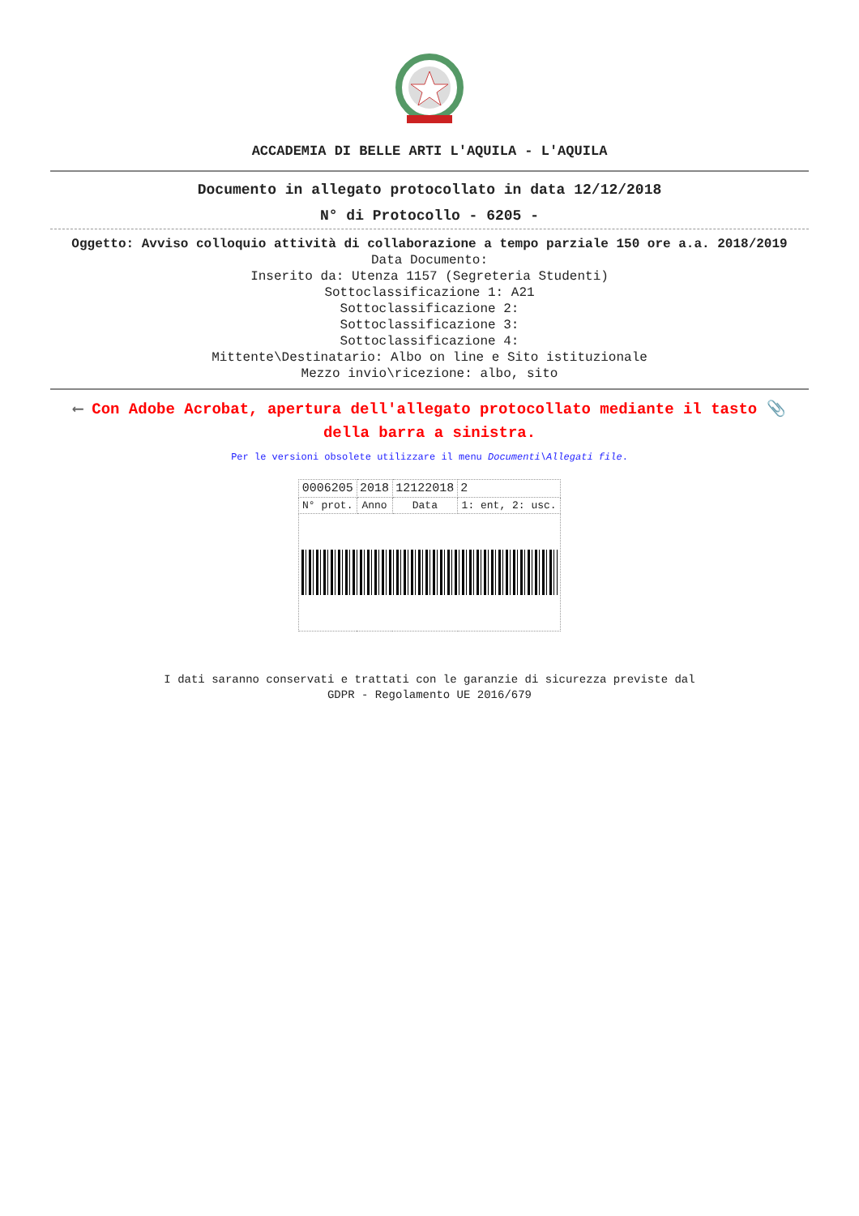ACCADEMIA DI BELLE ARTI L'AQUILA - L'AQUILA
Documento in allegato protocollato in data 12/12/2018
N° di Protocollo - 6205 -
Oggetto: Avviso colloquio attività di collaborazione a tempo parziale 150 ore a.a. 2018/2019
Data Documento:
Inserito da: Utenza 1157 (Segreteria Studenti)
Sottoclassificazione 1: A21
Sottoclassificazione 2:
Sottoclassificazione 3:
Sottoclassificazione 4:
Mittente\Destinatario: Albo on line e Sito istituzionale
Mezzo invio\ricezione: albo, sito
⟵ Con Adobe Acrobat, apertura dell'allegato protocollato mediante il tasto 📎 della barra a sinistra.
Per le versioni obsolete utilizzare il menu Documenti\Allegati file.
| 0006205 | 2018 | 12122018 | 2 |
| N° prot. | Anno | Data | 1: ent, 2: usc. |
I dati saranno conservati e trattati con le garanzie di sicurezza previste dal
GDPR - Regolamento UE 2016/679